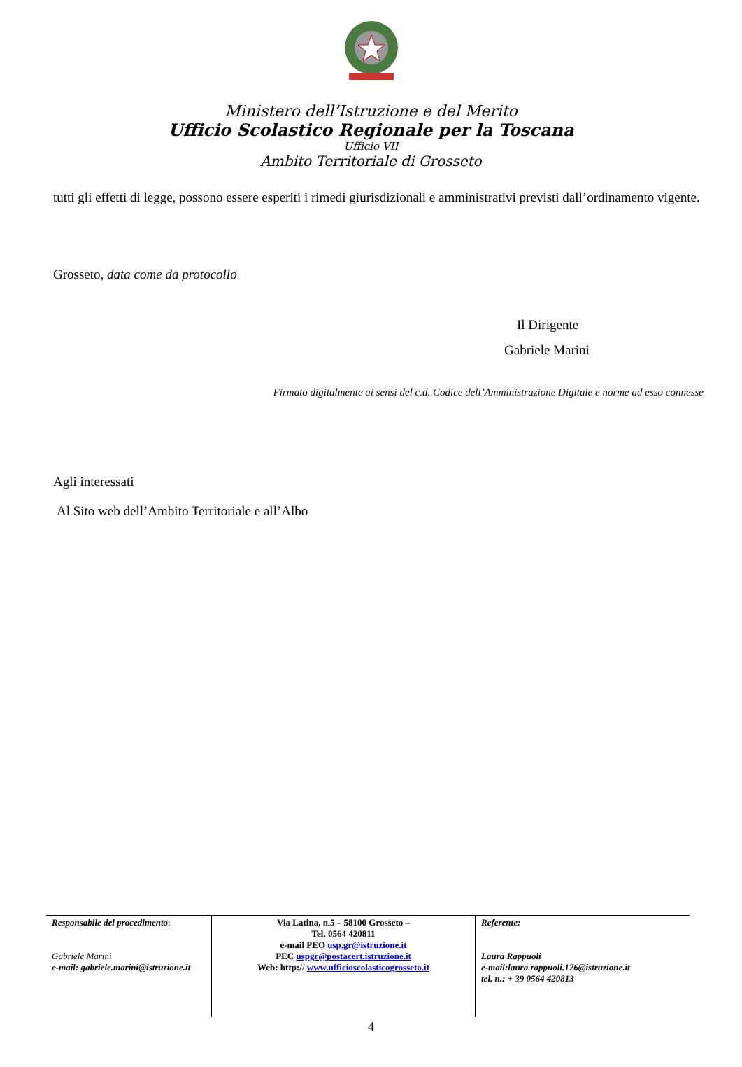Ministero dell’Istruzione e del Merito
Ufficio Scolastico Regionale per la Toscana
Ufficio VII
Ambito Territoriale di Grosseto
tutti gli effetti di legge, possono essere esperiti i rimedi giurisdizionali e amministrativi previsti dall’ordinamento vigente.
Grosseto, data come da protocollo
Il Dirigente
Gabriele Marini
Firmato digitalmente ai sensi del c.d. Codice dell’Amministrazione Digitale e norme ad esso connesse
Agli interessati
Al Sito web dell’Ambito Territoriale e all’Albo
| Responsabile del procedimento : Gabriele Marini e-mail: gabriele.marini@istruzione.it | Via Latina, n.5 – 58100 Grosseto – Tel. 0564 420811 e-mail PEO usp.gr@istruzione.it PEC uspgr@postacert.istruzione.it Web: http:// www.ufficioscolasticogrosseto.it | Referente: Laura Rappuoli e-mail:laura.rappuoli.176@istruzione.it tel. n.: + 39 0564 420813 |
4